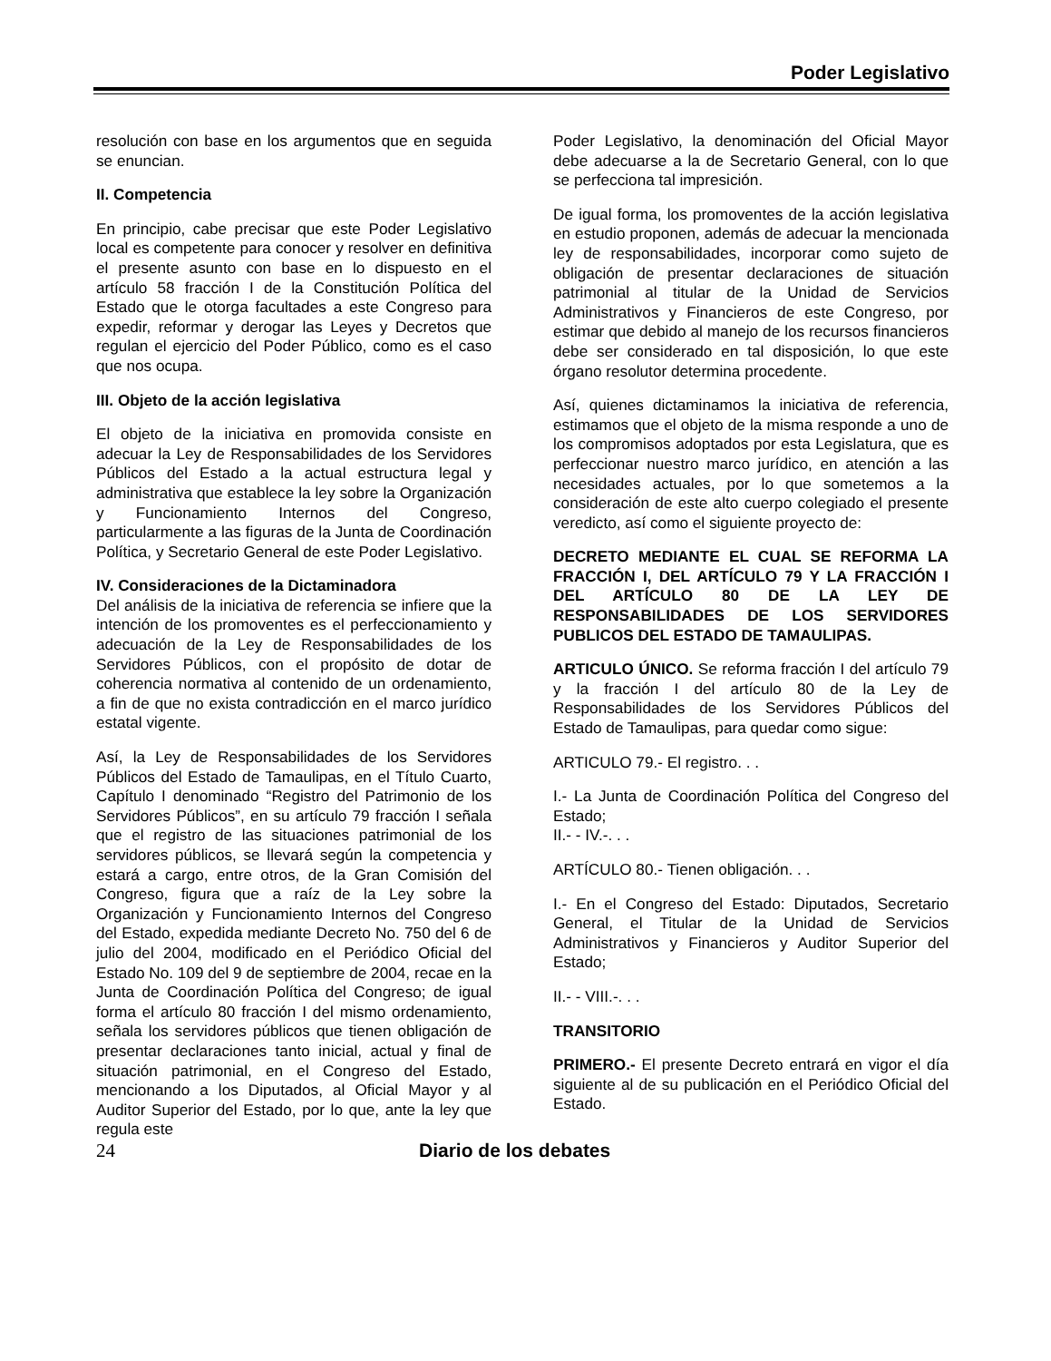Poder Legislativo
resolución con base en los argumentos que en seguida se enuncian.
II. Competencia
En principio, cabe precisar que este Poder Legislativo local es competente para conocer y resolver en definitiva el presente asunto con base en lo dispuesto en el artículo 58 fracción I de la Constitución Política del Estado que le otorga facultades a este Congreso para expedir, reformar y derogar las Leyes y Decretos que regulan el ejercicio del Poder Público, como es el caso que nos ocupa.
III. Objeto de la acción legislativa
El objeto de la iniciativa en promovida consiste en adecuar la Ley de Responsabilidades de los Servidores Públicos del Estado a la actual estructura legal y administrativa que establece la ley sobre la Organización y Funcionamiento Internos del Congreso, particularmente a las figuras de la Junta de Coordinación Política, y Secretario General de este Poder Legislativo.
IV. Consideraciones de la Dictaminadora
Del análisis de la iniciativa de referencia se infiere que la intención de los promoventes es el perfeccionamiento y adecuación de la Ley de Responsabilidades de los Servidores Públicos, con el propósito de dotar de coherencia normativa al contenido de un ordenamiento, a fin de que no exista contradicción en el marco jurídico estatal vigente.
Así, la Ley de Responsabilidades de los Servidores Públicos del Estado de Tamaulipas, en el Título Cuarto, Capítulo I denominado “Registro del Patrimonio de los Servidores Públicos”, en su artículo 79 fracción I señala que el registro de las situaciones patrimonial de los servidores públicos, se llevará según la competencia y estará a cargo, entre otros, de la Gran Comisión del Congreso, figura que a raíz de la Ley sobre la Organización y Funcionamiento Internos del Congreso del Estado, expedida mediante Decreto No. 750 del 6 de julio del 2004, modificado en el Periódico Oficial del Estado No. 109 del 9 de septiembre de 2004, recae en la Junta de Coordinación Política del Congreso; de igual forma el artículo 80 fracción I del mismo ordenamiento, señala los servidores públicos que tienen obligación de presentar declaraciones tanto inicial, actual y final de situación patrimonial, en el Congreso del Estado, mencionando a los Diputados, al Oficial Mayor y al Auditor Superior del Estado, por lo que, ante la ley que regula este
Poder Legislativo, la denominación del Oficial Mayor debe adecuarse a la de Secretario General, con lo que se perfecciona tal impresición.
De igual forma, los promoventes de la acción legislativa en estudio proponen, además de adecuar la mencionada ley de responsabilidades, incorporar como sujeto de obligación de presentar declaraciones de situación patrimonial al titular de la Unidad de Servicios Administrativos y Financieros de este Congreso, por estimar que debido al manejo de los recursos financieros debe ser considerado en tal disposición, lo que este órgano resolutor determina procedente.
Así, quienes dictaminamos la iniciativa de referencia, estimamos que el objeto de la misma responde a uno de los compromisos adoptados por esta Legislatura, que es perfeccionar nuestro marco jurídico, en atención a las necesidades actuales, por lo que sometemos a la consideración de este alto cuerpo colegiado el presente veredicto, así como el siguiente proyecto de:
DECRETO MEDIANTE EL CUAL SE REFORMA LA FRACCIÓN I, DEL ARTÍCULO 79 Y LA FRACCIÓN I DEL ARTÍCULO 80 DE LA LEY DE RESPONSABILIDADES DE LOS SERVIDORES PUBLICOS DEL ESTADO DE TAMAULIPAS.
ARTICULO ÚNICO. Se reforma fracción I del artículo 79 y la fracción I del artículo 80 de la Ley de Responsabilidades de los Servidores Públicos del Estado de Tamaulipas, para quedar como sigue:
ARTICULO 79.- El registro. . .
I.- La Junta de Coordinación Política del Congreso del Estado;
II.- - IV.-. . .
ARTÍCULO 80.- Tienen obligación. . .
I.- En el Congreso del Estado: Diputados, Secretario General, el Titular de la Unidad de Servicios Administrativos y Financieros y Auditor Superior del Estado;
II.- - VIII.-. . .
TRANSITORIO
PRIMERO.- El presente Decreto entrará en vigor el día siguiente al de su publicación en el Periódico Oficial del Estado.
24 Diario de los debates